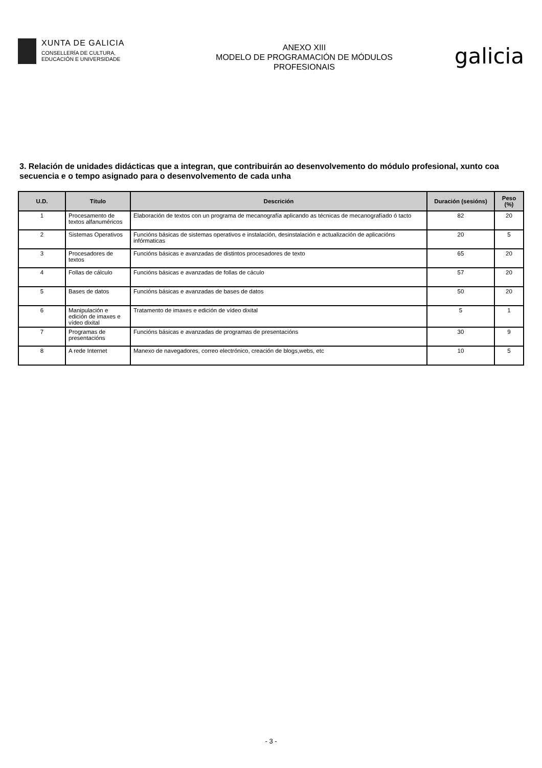XUNTA DE GALICIA
CONSELLERÍA DE CULTURA,
EDUCACIÓN E UNIVERSIDADE
ANEXO XIII
MODELO DE PROGRAMACIÓN DE MÓDULOS
PROFESIONAIS
galicia
3. Relación de unidades didácticas que a integran, que contribuirán ao desenvolvemento do módulo profesional, xunto coa secuencia e o tempo asignado para o desenvolvemento de cada unha
| U.D. | Título | Descrición | Duración (sesións) | Peso (%) |
| --- | --- | --- | --- | --- |
| 1 | Procesamento de textos alfanuméricos | Elaboración de textos con un programa de mecanografía aplicando as técnicas de mecanografíado ó tacto | 82 | 20 |
| 2 | Sistemas Operativos | Funcións básicas de sistemas operativos e instalación, desinstalación e actualización de aplicacións infórmaticas | 20 | 5 |
| 3 | Procesadores de textos | Funcións básicas e avanzadas de distintos procesadores de texto | 65 | 20 |
| 4 | Follas de cálculo | Funcións básicas e avanzadas de follas de cáculo | 57 | 20 |
| 5 | Bases de datos | Funcións básicas e avanzadas de bases de datos | 50 | 20 |
| 6 | Manipulación e edición de imaxes e vídeo dixital | Tratamento de imaxes e edición de vídeo dixital | 5 | 1 |
| 7 | Programas de presentacións | Funcións básicas e avanzadas de programas de presentacións | 30 | 9 |
| 8 | A rede Internet | Manexo de navegadores, correo electrónico, creación de blogs,webs, etc | 10 | 5 |
- 3 -